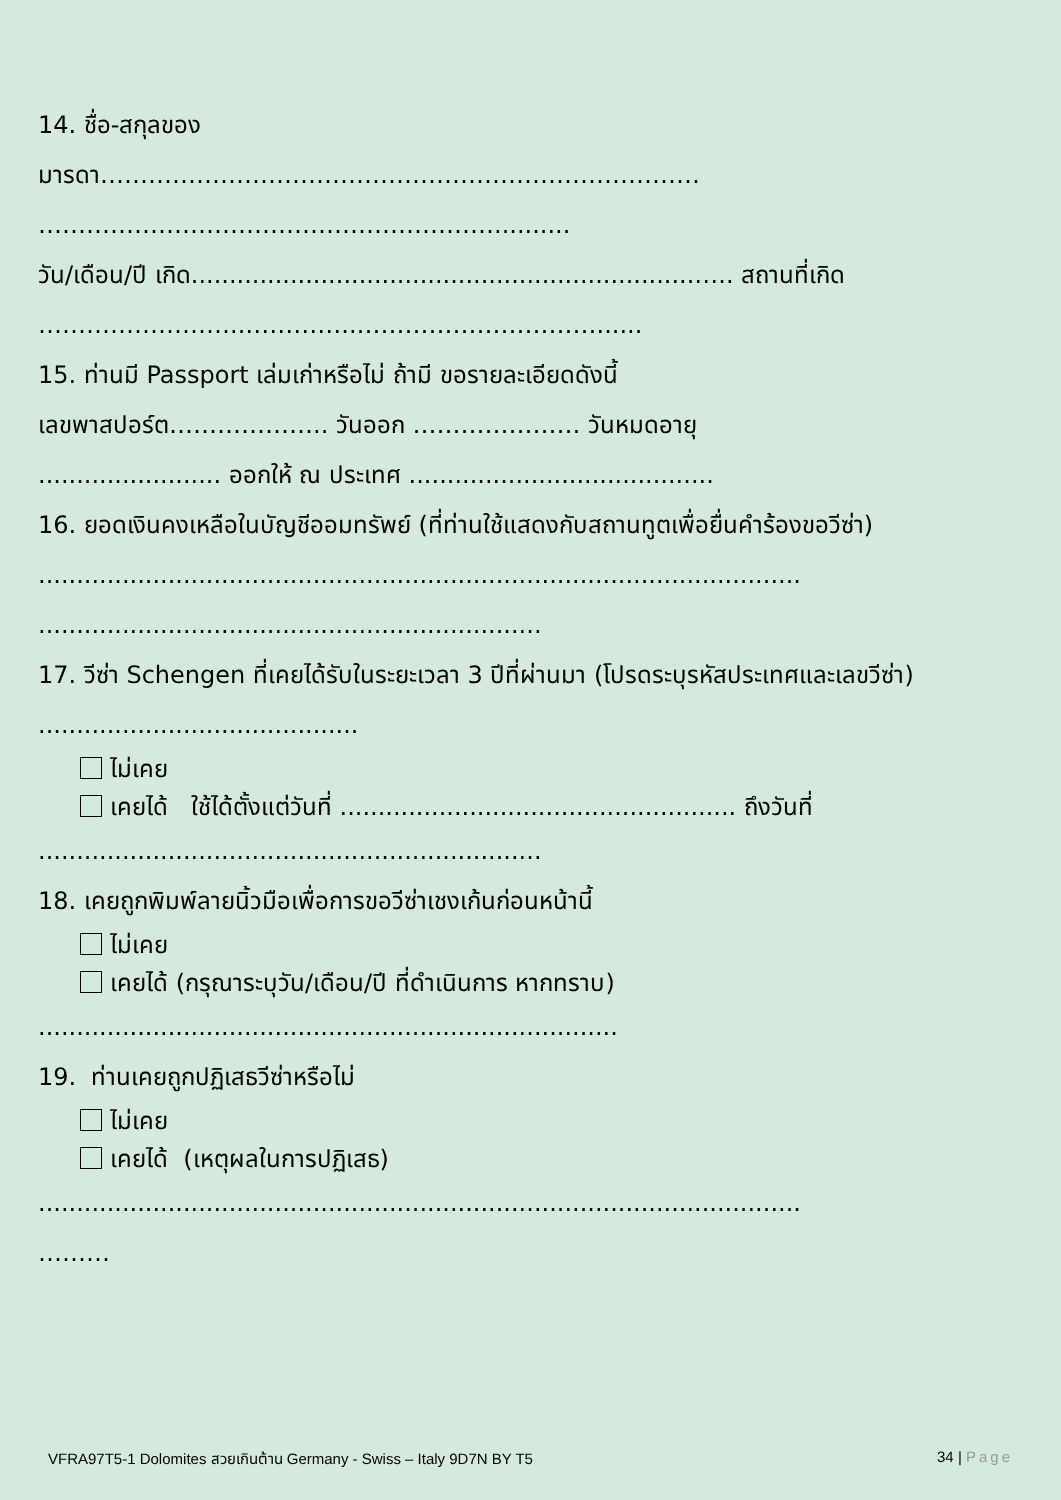14. ชื่อ-สกุลของ
มารดา…………………………………………………………………
…………………………………………………..........
วัน/เดือน/ปี เกิด..................................................................….. สถานที่เกิด
……………………..…………..…………………………......
15. ท่านมี Passport เล่มเก่าหรือไม่ ถ้ามี ขอรายละเอียดดังนี้
เลขพาสปอร์ต……………….. วันออก ………………… วันหมดอายุ
........................ ออกให้ ณ ประเทศ ........................................
16. ยอดเงินคงเหลือในบัญชีออมทรัพย์ (ที่ท่านใช้แสดงกับสถานทูตเพื่อยื่นคำร้องขอวีซ่า)
....................................................................................................
..................................................................
17. วีซ่า Schengen ที่เคยได้รับในระยะเวลา 3 ปีที่ผ่านมา (โปรดระบุรหัสประเทศและเลขวีซ่า) ..........................................
ไม่เคย
เคยได้ ใช้ได้ตั้งแต่วันที่ .................................................... ถึงวันที่
..................................................................
18. เคยถูกพิมพ์ลายนิ้วมือเพื่อการขอวีซ่าเชงเก้นก่อนหน้านี้
ไม่เคย
เคยได้ (กรุณาระบุวัน/เดือน/ปี ที่ดำเนินการ หากทราบ)
............................................................................
19. ท่านเคยถูกปฏิเสธวีซ่าหรือไม่
ไม่เคย
เคยได้ (เหตุผลในการปฏิเสธ)
....................................................................................................
………
VFRA97T5-1 Dolomites สวยเกินต้าน Germany - Swiss – Italy 9D7N BY T5 34 | Page